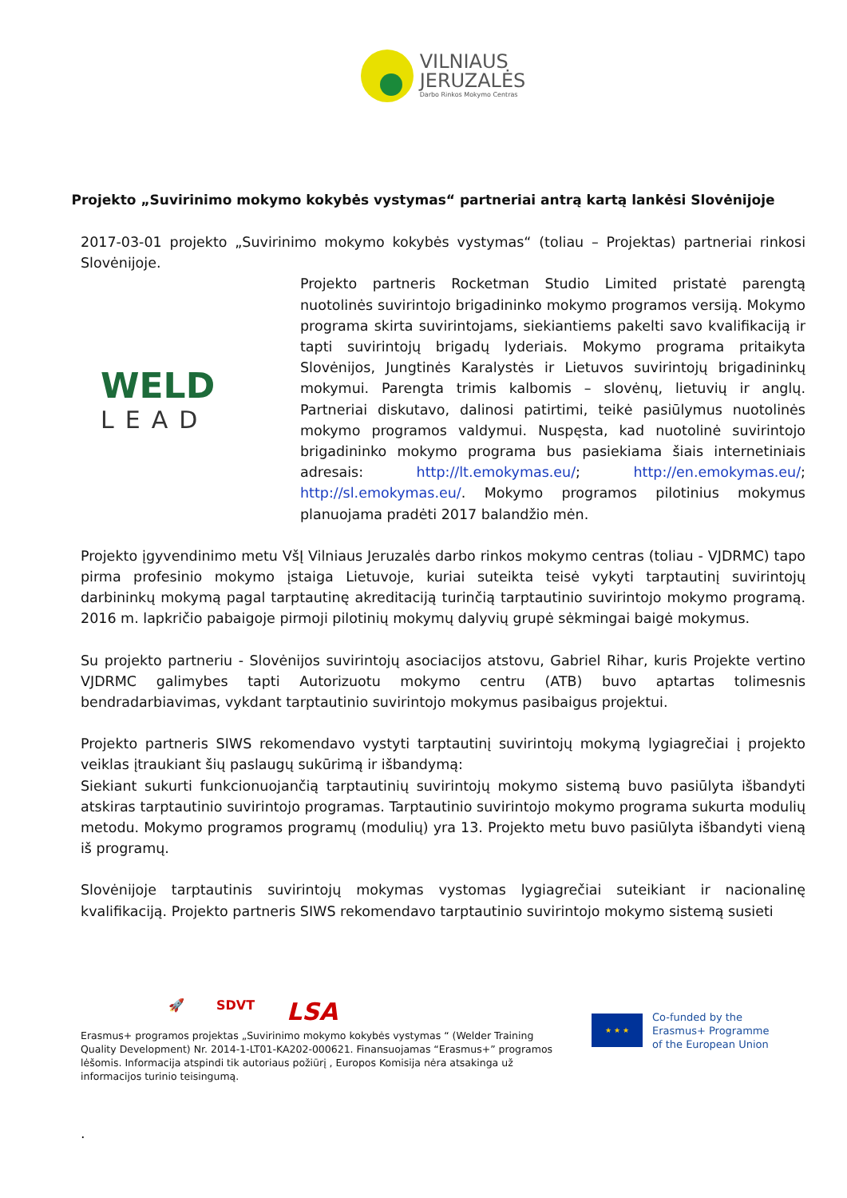VILNIAUS
JERUZALĖS
Darbo Rinkos Mokymo Centras
Projekto „Suvirinimo mokymo kokybės vystymas“ partneriai antrą kartą lankėsi Slovėnijoje
2017-03-01 projekto „Suvirinimo mokymo kokybės vystymas“ (toliau – Projektas) partneriai rinkosi Slovėnijoje.
WELD
LEAD
Projekto partneris Rocketman Studio Limited pristatė parengtą nuotolinės suvirintojo brigadininko mokymo programos versiją. Mokymo programa skirta suvirintojams, siekiantiems pakelti savo kvalifikaciją ir tapti suvirintojų brigadų lyderiais. Mokymo programa pritaikyta Slovėnijos, Jungtinės Karalystės ir Lietuvos suvirintojų brigadininkų mokymui. Parengta trimis kalbomis – slovėnų, lietuvių ir anglų. Partneriai diskutavo, dalinosi patirtimi, teikė pasiūlymus nuotolinės mokymo programos valdymui. Nuspęsta, kad nuotolinė suvirintojo brigadininko mokymo programa bus pasiekiama šiais internetiniais adresais: http://lt.emokymas.eu/; http://en.emokymas.eu/; http://sl.emokymas.eu/. Mokymo programos pilotinius mokymus planuojama pradėti 2017 balandžio mėn.
Projekto įgyvendinimo metu VšĮ Vilniaus Jeruzalės darbo rinkos mokymo centras (toliau - VJDRMC) tapo pirma profesinio mokymo įstaiga Lietuvoje, kuriai suteikta teisė vykyti tarptautinį suvirintojų darbininkų mokymą pagal tarptautinę akreditaciją turinčią tarptautinio suvirintojo mokymo programą. 2016 m. lapkričio pabaigoje pirmoji pilotinių mokymų dalyvių grupė sėkmingai baigė mokymus.
Su projekto partneriu - Slovėnijos suvirintojų asociacijos atstovu, Gabriel Rihar, kuris Projekte vertino VJDRMC galimybes tapti Autorizuotu mokymo centru (ATB) buvo aptartas tolimesnis bendradarbiavimas, vykdant tarptautinio suvirintojo mokymus pasibaigus projektui.
Projekto partneris SIWS rekomendavo vystyti tarptautinį suvirintojų mokymą lygiagrečiai į projekto veiklas įtraukiant šių paslaugų sukūrimą ir išbandymą:
Siekiant sukurti funkcionuojančią tarptautinių suvirintojų mokymo sistemą buvo pasiūlyta išbandyti atskiras tarptautinio suvirintojo programas. Tarptautinio suvirintojo mokymo programa sukurta modulių metodu. Mokymo programos programų (modulių) yra 13. Projekto metu buvo pasiūlyta išbandyti vieną iš programų.
Slovėnijoje tarptautinis suvirintojų mokymas vystomas lygiagrečiai suteikiant ir nacionalinę kvalifikaciją. Projekto partneris SIWS rekomendavo tarptautinio suvirintojo mokymo sistemą susieti
🚀 SDVT LSA
Erasmus+ programos projektas „Suvirinimo mokymo kokybės vystymas “ (Welder Training Quality Development) Nr. 2014-1-LT01-KA202-000621. Finansuojamas “Erasmus+” programos lėšomis. Informacija atspindi tik autoriaus požiūrį , Europos Komisija nėra atsakinga už informacijos turinio teisingumą.
★ ★ ★
Co-funded by the
Erasmus+ Programme
of the European Union
.